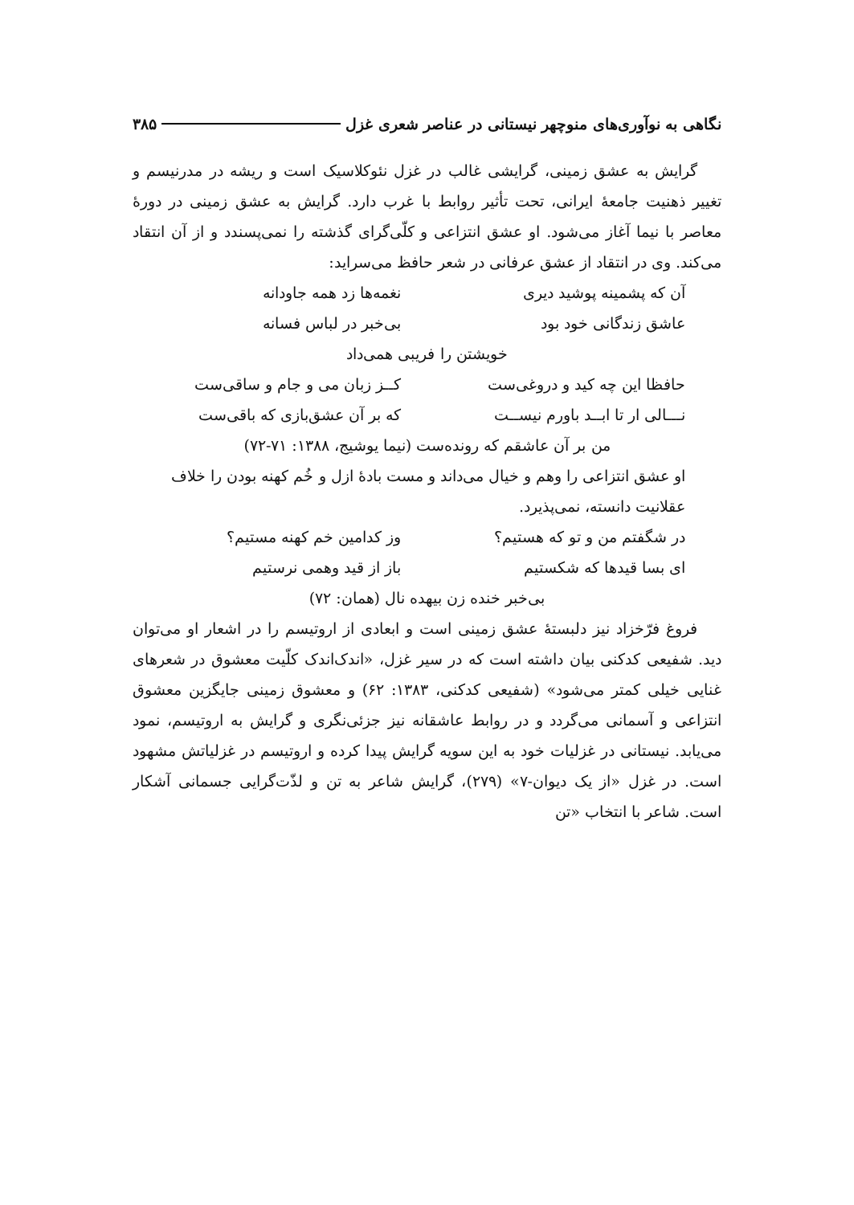نگاهی به نوآوری‌های منوچهر نیستانی در عناصر شعری غزل ۳۸۵
گرایش به عشق زمینی، گرایشی غالب در غزل نئوکلاسیک است و ریشه در مدرنیسم و تغییر ذهنیت جامعهٔ ایرانی، تحت تأثیر روابط با غرب دارد. گرایش به عشق زمینی در دورهٔ معاصر با نیما آغاز می‌شود. او عشق انتزاعی و کلّی‌گرای گذشته را نمی‌پسندد و از آن انتقاد می‌کند. وی در انتقاد از عشق عرفانی در شعر حافظ می‌سراید:
آن که پشمینه پوشید دیری نغمه‌ها زد همه جاودانه
عاشق زندگانی خود بود بی‌خبر در لباس فسانه
خویشتن را فریبی همی‌داد
حافظا این چه کید و دروغی‌ست کــز زبان می و جام و ساقی‌ست
نـــالی ار تا ابــد باورم نیســت که بر آن عشق‌بازی که باقی‌ست
من بر آن عاشقم که رونده‌ست (نیما یوشیج، ۱۳۸۸: ۷۱-۷۲)
او عشق انتزاعی را وهم و خیال می‌داند و مست بادهٔ ازل و خُم کهنه بودن را خلاف عقلانیت دانسته، نمی‌پذیرد.
در شگفتم من و تو که هستیم؟ وز کدامین خم کهنه مستیم؟
ای بسا قیدها که شکستیم باز از قید وهمی نرستیم
بی‌خبر خنده زن بیهده نال (همان: ۷۲)
فروغ فرّخزاد نیز دلبستهٔ عشق زمینی است و ابعادی از اروتیسم را در اشعار او می‌توان دید. شفیعی کدکنی بیان داشته است که در سیر غزل، «اندک‌اندک کلّیت معشوق در شعرهای غنایی خیلی کمتر می‌شود» (شفیعی کدکنی، ۱۳۸۳: ۶۲) و معشوق زمینی جایگزین معشوق انتزاعی و آسمانی می‌گردد و در روابط عاشقانه نیز جزئی‌نگری و گرایش به اروتیسم، نمود می‌یابد. نیستانی در غزلیات خود به این سویه گرایش پیدا کرده و اروتیسم در غزلیاتش مشهود است. در غزل «از یک دیوان-۷» (۲۷۹)، گرایش شاعر به تن و لذّت‌گرایی جسمانی آشکار است. شاعر با انتخاب «تن